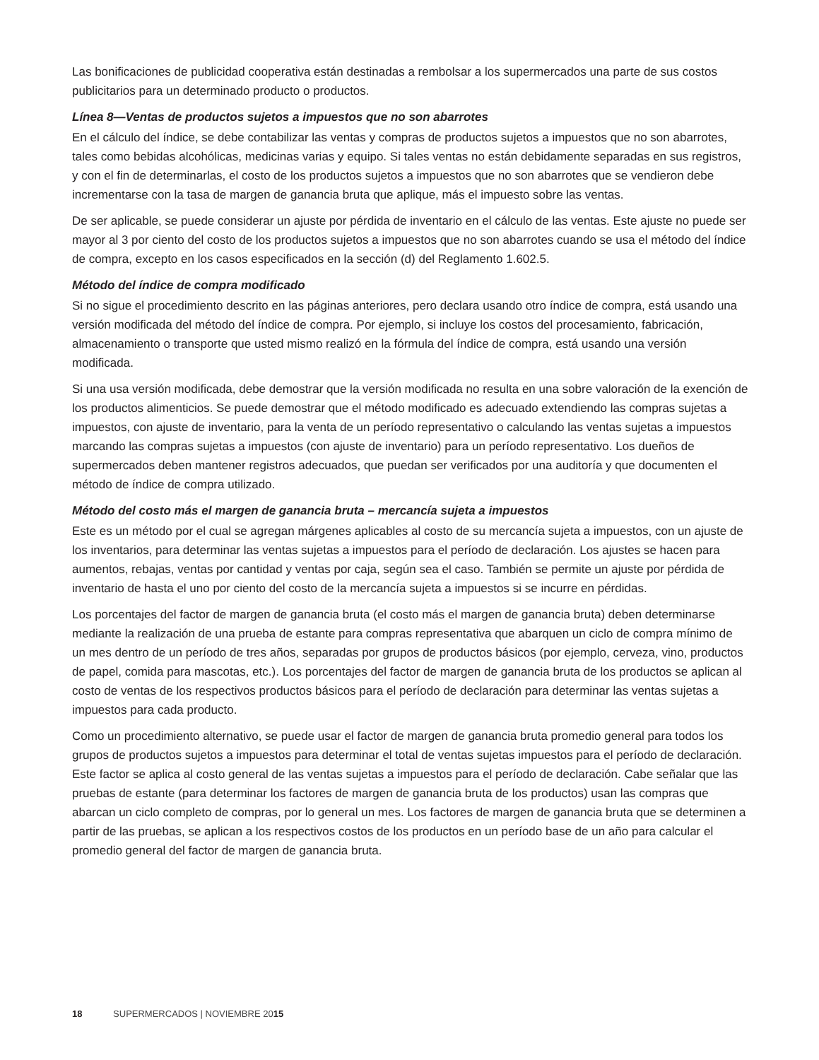Las bonificaciones de publicidad cooperativa están destinadas a rembolsar a los supermercados una parte de sus costos publicitarios para un determinado producto o productos.
Línea 8—Ventas de productos sujetos a impuestos que no son abarrotes
En el cálculo del índice, se debe contabilizar las ventas y compras de productos sujetos a impuestos que no son abarrotes, tales como bebidas alcohólicas, medicinas varias y equipo. Si tales ventas no están debidamente separadas en sus registros, y con el fin de determinarlas, el costo de los productos sujetos a impuestos que no son abarrotes que se vendieron debe incrementarse con la tasa de margen de ganancia bruta que aplique, más el impuesto sobre las ventas.
De ser aplicable, se puede considerar un ajuste por pérdida de inventario en el cálculo de las ventas. Este ajuste no puede ser mayor al 3 por ciento del costo de los productos sujetos a impuestos que no son abarrotes cuando se usa el método del índice de compra, excepto en los casos especificados en la sección (d) del Reglamento 1.602.5.
Método del índice de compra modificado
Si no sigue el procedimiento descrito en las páginas anteriores, pero declara usando otro índice de compra, está usando una versión modificada del método del índice de compra. Por ejemplo, si incluye los costos del procesamiento, fabricación, almacenamiento o transporte que usted mismo realizó en la fórmula del índice de compra, está usando una versión modificada.
Si una usa versión modificada, debe demostrar que la versión modificada no resulta en una sobre valoración de la exención de los productos alimenticios. Se puede demostrar que el método modificado es adecuado extendiendo las compras sujetas a impuestos, con ajuste de inventario, para la venta de un período representativo o calculando las ventas sujetas a impuestos marcando las compras sujetas a impuestos (con ajuste de inventario) para un período representativo. Los dueños de supermercados deben mantener registros adecuados, que puedan ser verificados por una auditoría y que documenten el método de índice de compra utilizado.
Método del costo más el margen de ganancia bruta – mercancía sujeta a impuestos
Este es un método por el cual se agregan márgenes aplicables al costo de su mercancía sujeta a impuestos, con un ajuste de los inventarios, para determinar las ventas sujetas a impuestos para el período de declaración. Los ajustes se hacen para aumentos, rebajas, ventas por cantidad y ventas por caja, según sea el caso. También se permite un ajuste por pérdida de inventario de hasta el uno por ciento del costo de la mercancía sujeta a impuestos si se incurre en pérdidas.
Los porcentajes del factor de margen de ganancia bruta (el costo más el margen de ganancia bruta) deben determinarse mediante la realización de una prueba de estante para compras representativa que abarquen un ciclo de compra mínimo de un mes dentro de un período de tres años, separadas por grupos de productos básicos (por ejemplo, cerveza, vino, productos de papel, comida para mascotas, etc.). Los porcentajes del factor de margen de ganancia bruta de los productos se aplican al costo de ventas de los respectivos productos básicos para el período de declaración para determinar las ventas sujetas a impuestos para cada producto.
Como un procedimiento alternativo, se puede usar el factor de margen de ganancia bruta promedio general para todos los grupos de productos sujetos a impuestos para determinar el total de ventas sujetas impuestos para el período de declaración. Este factor se aplica al costo general de las ventas sujetas a impuestos para el período de declaración. Cabe señalar que las pruebas de estante (para determinar los factores de margen de ganancia bruta de los productos) usan las compras que abarcan un ciclo completo de compras, por lo general un mes. Los factores de margen de ganancia bruta que se determinen a partir de las pruebas, se aplican a los respectivos costos de los productos en un período base de un año para calcular el promedio general del factor de margen de ganancia bruta.
18 SUPERMERCADOS | NOVIEMBRE 2015